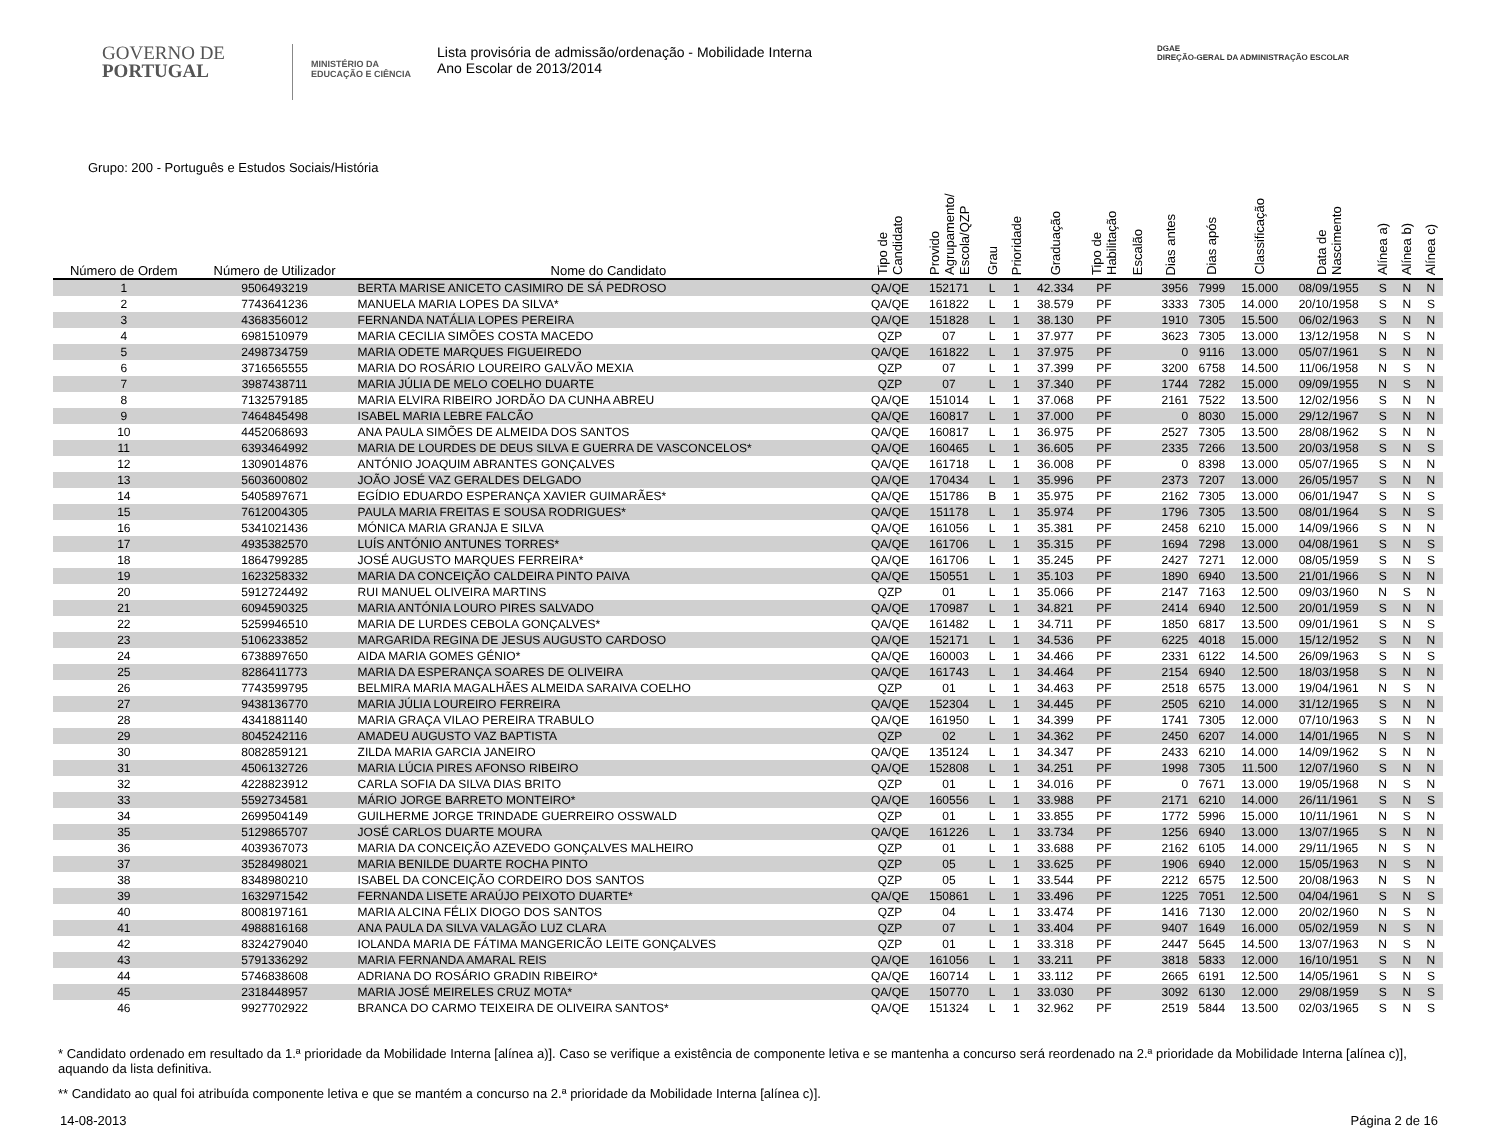GOVERNO DE
PORTUGAL
MINISTÉRIO DA EDUCAÇÃO E CIÊNCIA
Lista provisória de admissão/ordenação - Mobilidade Interna
Ano Escolar de 2013/2014
DGAE
DIREÇÃO-GERAL DA ADMINISTRAÇÃO ESCOLAR
Grupo: 200 - Português e Estudos Sociais/História
| Número de Ordem | Número de Utilizador | Nome do Candidato | Tipo de Candidato | Provido Agrupamento/ Escola/QZP | Grau | Prioridade | Graduação | Tipo de Habilitação | Escalão | Dias antes | Dias após | Classificação | Data de Nascimento | Alínea a) | Alínea b) | Alínea c) |
| --- | --- | --- | --- | --- | --- | --- | --- | --- | --- | --- | --- | --- | --- | --- | --- | --- |
| 1 | 9506493219 | BERTA MARISE ANICETO CASIMIRO DE SÁ PEDROSO | QA/QE | 152171 | L | 1 | 42.334 | PF | | 3956 | 7999 | 15.000 | 08/09/1955 | S | N | N |
| 2 | 7743641236 | MANUELA MARIA LOPES DA SILVA* | QA/QE | 161822 | L | 1 | 38.579 | PF | | 3333 | 7305 | 14.000 | 20/10/1958 | S | N | S |
| 3 | 4368356012 | FERNANDA NATÁLIA LOPES PEREIRA | QA/QE | 151828 | L | 1 | 38.130 | PF | | 1910 | 7305 | 15.500 | 06/02/1963 | S | N | N |
| 4 | 6981510979 | MARIA CECILIA SIMÕES COSTA MACEDO | QZP | 07 | L | 1 | 37.977 | PF | | 3623 | 7305 | 13.000 | 13/12/1958 | N | S | N |
| 5 | 2498734759 | MARIA ODETE MARQUES FIGUEIREDO | QA/QE | 161822 | L | 1 | 37.975 | PF | | 0 | 9116 | 13.000 | 05/07/1961 | S | N | N |
| 6 | 3716565555 | MARIA DO ROSÁRIO LOUREIRO GALVÃO MEXIA | QZP | 07 | L | 1 | 37.399 | PF | | 3200 | 6758 | 14.500 | 11/06/1958 | N | S | N |
| 7 | 3987438711 | MARIA JÚLIA DE MELO COELHO DUARTE | QZP | 07 | L | 1 | 37.340 | PF | | 1744 | 7282 | 15.000 | 09/09/1955 | N | S | N |
| 8 | 7132579185 | MARIA ELVIRA RIBEIRO JORDÃO DA CUNHA ABREU | QA/QE | 151014 | L | 1 | 37.068 | PF | | 2161 | 7522 | 13.500 | 12/02/1956 | S | N | N |
| 9 | 7464845498 | ISABEL MARIA LEBRE FALCÃO | QA/QE | 160817 | L | 1 | 37.000 | PF | | 0 | 8030 | 15.000 | 29/12/1967 | S | N | N |
| 10 | 4452068693 | ANA PAULA SIMÕES DE ALMEIDA DOS SANTOS | QA/QE | 160817 | L | 1 | 36.975 | PF | | 2527 | 7305 | 13.500 | 28/08/1962 | S | N | N |
| 11 | 6393464992 | MARIA DE LOURDES DE DEUS SILVA E GUERRA DE VASCONCELOS* | QA/QE | 160465 | L | 1 | 36.605 | PF | | 2335 | 7266 | 13.500 | 20/03/1958 | S | N | S |
| 12 | 1309014876 | ANTÓNIO JOAQUIM ABRANTES GONÇALVES | QA/QE | 161718 | L | 1 | 36.008 | PF | | 0 | 8398 | 13.000 | 05/07/1965 | S | N | N |
| 13 | 5603600802 | JOÃO JOSÉ VAZ GERALDES DELGADO | QA/QE | 170434 | L | 1 | 35.996 | PF | | 2373 | 7207 | 13.000 | 26/05/1957 | S | N | N |
| 14 | 5405897671 | EGÍDIO EDUARDO ESPERANÇA XAVIER GUIMARÃES* | QA/QE | 151786 | B | 1 | 35.975 | PF | | 2162 | 7305 | 13.000 | 06/01/1947 | S | N | S |
| 15 | 7612004305 | PAULA MARIA FREITAS E SOUSA RODRIGUES* | QA/QE | 151178 | L | 1 | 35.974 | PF | | 1796 | 7305 | 13.500 | 08/01/1964 | S | N | S |
| 16 | 5341021436 | MÓNICA MARIA GRANJA E SILVA | QA/QE | 161056 | L | 1 | 35.381 | PF | | 2458 | 6210 | 15.000 | 14/09/1966 | S | N | N |
| 17 | 4935382570 | LUÍS ANTÓNIO ANTUNES TORRES* | QA/QE | 161706 | L | 1 | 35.315 | PF | | 1694 | 7298 | 13.000 | 04/08/1961 | S | N | S |
| 18 | 1864799285 | JOSÉ AUGUSTO MARQUES FERREIRA* | QA/QE | 161706 | L | 1 | 35.245 | PF | | 2427 | 7271 | 12.000 | 08/05/1959 | S | N | S |
| 19 | 1623258332 | MARIA DA CONCEIÇÃO CALDEIRA PINTO PAIVA | QA/QE | 150551 | L | 1 | 35.103 | PF | | 1890 | 6940 | 13.500 | 21/01/1966 | S | N | N |
| 20 | 5912724492 | RUI MANUEL OLIVEIRA MARTINS | QZP | 01 | L | 1 | 35.066 | PF | | 2147 | 7163 | 12.500 | 09/03/1960 | N | S | N |
| 21 | 6094590325 | MARIA ANTÓNIA LOURO PIRES SALVADO | QA/QE | 170987 | L | 1 | 34.821 | PF | | 2414 | 6940 | 12.500 | 20/01/1959 | S | N | N |
| 22 | 5259946510 | MARIA DE LURDES CEBOLA GONÇALVES* | QA/QE | 161482 | L | 1 | 34.711 | PF | | 1850 | 6817 | 13.500 | 09/01/1961 | S | N | S |
| 23 | 5106233852 | MARGARIDA REGINA DE JESUS AUGUSTO CARDOSO | QA/QE | 152171 | L | 1 | 34.536 | PF | | 6225 | 4018 | 15.000 | 15/12/1952 | S | N | N |
| 24 | 6738897650 | AIDA MARIA GOMES GÉNIO* | QA/QE | 160003 | L | 1 | 34.466 | PF | | 2331 | 6122 | 14.500 | 26/09/1963 | S | N | S |
| 25 | 8286411773 | MARIA DA ESPERANÇA SOARES DE OLIVEIRA | QA/QE | 161743 | L | 1 | 34.464 | PF | | 2154 | 6940 | 12.500 | 18/03/1958 | S | N | N |
| 26 | 7743599795 | BELMIRA MARIA MAGALHÃES ALMEIDA SARAIVA COELHO | QZP | 01 | L | 1 | 34.463 | PF | | 2518 | 6575 | 13.000 | 19/04/1961 | N | S | N |
| 27 | 9438136770 | MARIA JÚLIA LOUREIRO FERREIRA | QA/QE | 152304 | L | 1 | 34.445 | PF | | 2505 | 6210 | 14.000 | 31/12/1965 | S | N | N |
| 28 | 4341881140 | MARIA GRAÇA VILAO PEREIRA TRABULO | QA/QE | 161950 | L | 1 | 34.399 | PF | | 1741 | 7305 | 12.000 | 07/10/1963 | S | N | N |
| 29 | 8045242116 | AMADEU AUGUSTO VAZ BAPTISTA | QZP | 02 | L | 1 | 34.362 | PF | | 2450 | 6207 | 14.000 | 14/01/1965 | N | S | N |
| 30 | 8082859121 | ZILDA MARIA GARCIA JANEIRO | QA/QE | 135124 | L | 1 | 34.347 | PF | | 2433 | 6210 | 14.000 | 14/09/1962 | S | N | N |
| 31 | 4506132726 | MARIA LÚCIA PIRES AFONSO RIBEIRO | QA/QE | 152808 | L | 1 | 34.251 | PF | | 1998 | 7305 | 11.500 | 12/07/1960 | S | N | N |
| 32 | 4228823912 | CARLA SOFIA DA SILVA DIAS BRITO | QZP | 01 | L | 1 | 34.016 | PF | | 0 | 7671 | 13.000 | 19/05/1968 | N | S | N |
| 33 | 5592734581 | MÁRIO JORGE BARRETO MONTEIRO* | QA/QE | 160556 | L | 1 | 33.988 | PF | | 2171 | 6210 | 14.000 | 26/11/1961 | S | N | S |
| 34 | 2699504149 | GUILHERME JORGE TRINDADE GUERREIRO OSSWALD | QZP | 01 | L | 1 | 33.855 | PF | | 1772 | 5996 | 15.000 | 10/11/1961 | N | S | N |
| 35 | 5129865707 | JOSÉ CARLOS DUARTE MOURA | QA/QE | 161226 | L | 1 | 33.734 | PF | | 1256 | 6940 | 13.000 | 13/07/1965 | S | N | N |
| 36 | 4039367073 | MARIA DA CONCEIÇÃO AZEVEDO GONÇALVES MALHEIRO | QZP | 01 | L | 1 | 33.688 | PF | | 2162 | 6105 | 14.000 | 29/11/1965 | N | S | N |
| 37 | 3528498021 | MARIA BENILDE DUARTE ROCHA PINTO | QZP | 05 | L | 1 | 33.625 | PF | | 1906 | 6940 | 12.000 | 15/05/1963 | N | S | N |
| 38 | 8348980210 | ISABEL DA CONCEIÇÃO CORDEIRO DOS SANTOS | QZP | 05 | L | 1 | 33.544 | PF | | 2212 | 6575 | 12.500 | 20/08/1963 | N | S | N |
| 39 | 1632971542 | FERNANDA LISETE ARAÚJO PEIXOTO DUARTE* | QA/QE | 150861 | L | 1 | 33.496 | PF | | 1225 | 7051 | 12.500 | 04/04/1961 | S | N | S |
| 40 | 8008197161 | MARIA ALCINA FÉLIX DIOGO DOS SANTOS | QZP | 04 | L | 1 | 33.474 | PF | | 1416 | 7130 | 12.000 | 20/02/1960 | N | S | N |
| 41 | 4988816168 | ANA PAULA DA SILVA VALAGÃO LUZ CLARA | QZP | 07 | L | 1 | 33.404 | PF | | 9407 | 1649 | 16.000 | 05/02/1959 | N | S | N |
| 42 | 8324279040 | IOLANDA MARIA DE FÁTIMA MANGERICÃO LEITE GONÇALVES | QZP | 01 | L | 1 | 33.318 | PF | | 2447 | 5645 | 14.500 | 13/07/1963 | N | S | N |
| 43 | 5791336292 | MARIA FERNANDA AMARAL REIS | QA/QE | 161056 | L | 1 | 33.211 | PF | | 3818 | 5833 | 12.000 | 16/10/1951 | S | N | N |
| 44 | 5746838608 | ADRIANA DO ROSÁRIO GRADIN RIBEIRO* | QA/QE | 160714 | L | 1 | 33.112 | PF | | 2665 | 6191 | 12.500 | 14/05/1961 | S | N | S |
| 45 | 2318448957 | MARIA JOSÉ MEIRELES CRUZ MOTA* | QA/QE | 150770 | L | 1 | 33.030 | PF | | 3092 | 6130 | 12.000 | 29/08/1959 | S | N | S |
| 46 | 9927702922 | BRANCA DO CARMO TEIXEIRA DE OLIVEIRA SANTOS* | QA/QE | 151324 | L | 1 | 32.962 | PF | | 2519 | 5844 | 13.500 | 02/03/1965 | S | N | S |
* Candidato ordenado em resultado da 1.ª prioridade da Mobilidade Interna [alínea a)]. Caso se verifique a existência de componente letiva e se mantenha a concurso será reordenado na 2.ª prioridade da Mobilidade Interna [alínea c)], aquando da lista definitiva.
** Candidato ao qual foi atribuída componente letiva e que se mantém a concurso na 2.ª prioridade da Mobilidade Interna [alínea c)].
14-08-2013 Página 2 de 16